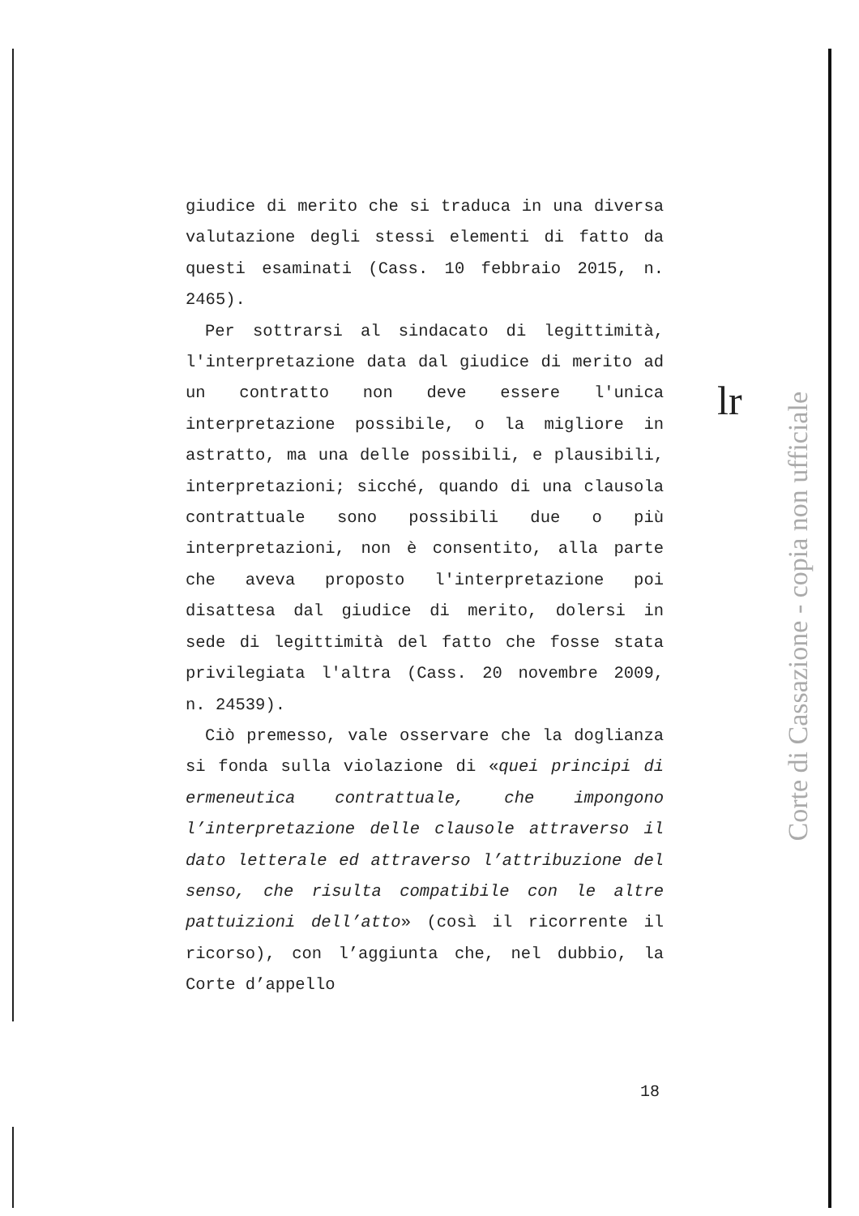giudice di merito che si traduca in una diversa valutazione degli stessi elementi di fatto da questi esaminati (Cass. 10 febbraio 2015, n. 2465).
Per sottrarsi al sindacato di legittimità, l'interpretazione data dal giudice di merito ad un contratto non deve essere l'unica interpretazione possibile, o la migliore in astratto, ma una delle possibili, e plausibili, interpretazioni; sicché, quando di una clausola contrattuale sono possibili due o più interpretazioni, non è consentito, alla parte che aveva proposto l'interpretazione poi disattesa dal giudice di merito, dolersi in sede di legittimità del fatto che fosse stata privilegiata l'altra (Cass. 20 novembre 2009, n. 24539).
Ciò premesso, vale osservare che la doglianza si fonda sulla violazione di «quei principi di ermeneutica contrattuale, che impongono l’interpretazione delle clausole attraverso il dato letterale ed attraverso l’attribuzione del senso, che risulta compatibile con le altre pattuizioni dell’atto» (così il ricorrente il ricorso), con l’aggiunta che, nel dubbio, la Corte d’appello
lr
Corte di Cassazione - copia non ufficiale
18